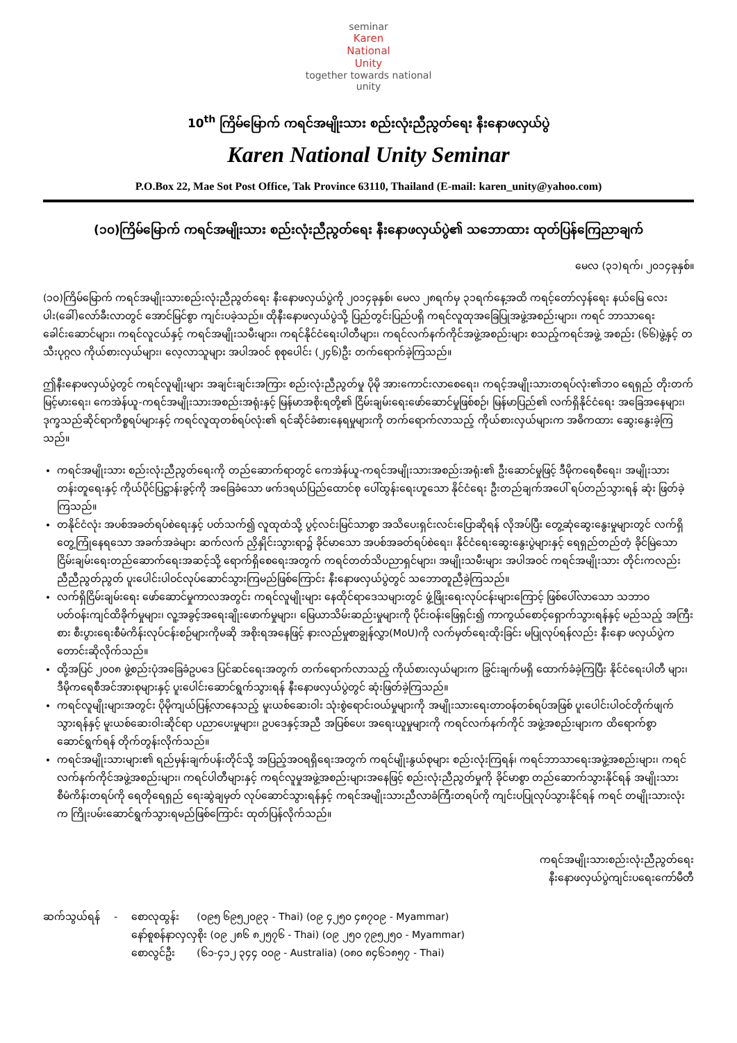seminar
Karen
National
Unity
together towards national unity
10<sup>th</sup> ကြိမ်မြောက် ကရင်အမျိုးသား စည်းလုံးညီညွတ်ရေး နီးနောဖလှယ်ပွဲ
Karen National Unity Seminar
P.O.Box 22, Mae Sot Post Office, Tak Province 63110, Thailand (E-mail: karen_unity@yahoo.com)
(၁၀)ကြိမ်မြောက် ကရင်အမျိုးသား စည်းလုံးညီညွတ်ရေး နီးနောဖလှယ်ပွဲ၏ သဘောထား ထုတ်ပြန်ကြေညာချက်
မေလ (၃၁)ရက်၊ ၂၀၁၄ခုနှစ်။
(၁၀)ကြိမ်မြောက် ကရင်အမျိုးသားစည်းလုံးညီညွတ်ရေး နီးနောဖလှယ်ပွဲကို ၂၀၁၄ခုနှစ်၊ မေလ ၂၈ရက်မှ ၃၁ရက်နေ့အထိ ကရင့်တော်လှန်ရေး နယ်မြေ လေးပါး(ခေါ်)လော်ခီးလာတွင် အောင်မြင်စွာ ကျင်းပခဲ့သည်။ ထိုနီးနောဖလှယ်ပွဲသို့ ပြည်တွင်းပြည်ပရှိ ကရင်လူထုအခြေပြုအဖွဲ့အစည်းများ၊ ကရင် ဘာသာရေးခေါင်းဆောင်များ၊ ကရင်လူငယ်နှင့် ကရင်အမျိုးသမီးများ၊ ကရင်နိုင်ငံရေးပါတီများ၊ ကရင်လက်နက်ကိုင်အဖွဲ့အစည်းများ စသည့်ကရင်အဖွဲ့ အစည်း (၆၆)ဖွဲ့နှင့် တသီးပုဂ္ဂလ ကိုယ်စားလှယ်များ၊ လေ့လာသူများ အပါအဝင် စုစုပေါင်း (၂၄၆)ဦး တက်ရောက်ခဲ့ကြသည်။
ဤနီးနောဖလှယ်ပွဲတွင် ကရင်လူမျိုးများ အချင်းချင်းအကြား စည်းလုံးညီညွတ်မှု ပိုမို အားကောင်းလာစေရေး၊ ကရင့်အမျိုးသားတရပ်လုံး၏ဘဝ ရေရှည် တိုးတက်မြင့်မားရေး၊ ကေအဲန်ယူ-ကရင်အမျိုးသားအစည်းအရုံးနှင့် မြန်မာအစိုးရတို့၏ ငြိမ်းချမ်းရေးဖော်ဆောင်မှုဖြစ်စဉ်၊ မြန်မာပြည်၏ လက်ရှိနိုင်ငံရေး အခြေအနေများ၊ ဒုက္ခသည်ဆိုင်ရာကိစ္စရပ်များနှင့် ကရင်လူထုတစ်ရပ်လုံး၏ ရင်ဆိုင်ခံစားနေရမှုများကို တက်ရောက်လာသည့် ကိုယ်စားလှယ်များက အဓိကထား ဆွေးနွေးခဲ့ကြသည်။
ကရင်အမျိုးသား စည်းလုံးညီညွတ်ရေးကို တည်ဆောက်ရာတွင် ကေအဲန်ယူ-ကရင်အမျိုးသားအစည်းအရုံး၏ ဦးဆောင်မှုဖြင့် ဒီမိုကရေစီရေး၊ အမျိုးသား တန်းတူရေးနှင့် ကိုယ်ပိုင်ပြဋ္ဌာန်းခွင့်ကို အခြေခံသော ဖက်ဒရယ်ပြည်ထောင်စု ပေါ်ထွန်းရေးဟူသော နိုင်ငံရေး ဦးတည်ချက်အပေါ် ရပ်တည်သွားရန် ဆုံး ဖြတ်ခဲ့ကြသည်။
တနိုင်ငံလုံး အပစ်အခတ်ရပ်စဲရေးနှင့် ပတ်သက်၍ လူထုထံသို့ ပွင့်လင်းမြင်သာစွာ အသိပေးရှင်းလင်းပြောဆိုရန် လိုအပ်ပြီး တွေ့ဆုံဆွေးနွေးမှုများတွင် လက်ရှိတွေ့ကြုံနေရသော အခက်အခဲများ ဆက်လက် ညှိနှိုင်းသွားရာ၌ ခိုင်မာသော အပစ်အခတ်ရပ်စဲရေး၊ နိုင်ငံရေးဆွေးနွေးပွဲများနှင့် ရေရှည်တည်တံ့ ခိုင်မြဲသော ငြိမ်းချမ်းရေးတည်ဆောက်ရေးအဆင့်သို့ ရောက်ရှိစေရေးအတွက် ကရင်တတ်သိပညာရှင်များ၊ အမျိုးသမီးများ အပါအဝင် ကရင်အမျိုးသား တိုင်းကလည်း ညီညီညွတ်ညွတ် ပူးပေါင်းပါဝင်လုပ်ဆောင်သွားကြမည်ဖြစ်ကြောင်း နီးနောဖလှယ်ပွဲတွင် သဘောတူညီခဲ့ကြသည်။
လက်ရှိငြိမ်းချမ်းရေး ဖော်ဆောင်မှုကာလအတွင်း ကရင်လူမျိုးများ နေထိုင်ရာဒေသများတွင် ဖွံ့ဖြိုးရေးလုပ်ငန်းများကြောင့် ဖြစ်ပေါ်လာသော သဘာဝ ပတ်ဝန်းကျင်ထိခိုက်မှုများ၊ လူ့အခွင့်အရေးချိုးဖောက်မှုများ၊ မြေယာသိမ်းဆည်းမှုများကို ပိုင်းဝန်းဖြေရှင်း၍ ကာကွယ်စောင့်ရှောက်သွားရန်နှင့် မည်သည့် အကြီးစား စီးပွားရေးစီမံကိန်းလုပ်ငန်းစဉ်များကိုမဆို အစိုးရအနေဖြင့် နားလည်မှုစာချွန်လွှာ(MoU)ကို လက်မှတ်ရေးထိုးခြင်း မပြုလုပ်ရန်လည်း နီးနော ဖလှယ်ပွဲက တောင်းဆိုလိုက်သည်။
ထို့အပြင် ၂၀၀၈ ဖွဲ့စည်းပုံအခြေခံဥပဒေ ပြင်ဆင်ရေးအတွက် တက်ရောက်လာသည့် ကိုယ်စားလှယ်များက ခြွင်းချက်မရှိ ထောက်ခံခဲ့ကြပြီး နိုင်ငံရေးပါတီ များ၊ ဒီမိုကရေစီအင်အားစုများနှင့် ပူးပေါင်းဆောင်ရွက်သွားရန် နီးနောဖလှယ်ပွဲတွင် ဆုံးဖြတ်ခဲ့ကြသည်။
ကရင်လူမျိုးများအတွင်း ပိုမိုကျယ်ပြန့်လာနေသည့် မူးယစ်ဆေးဝါး သုံးစွဲရောင်းဝယ်မှုများကို အမျိုးသားရေးတာဝန်တစ်ရပ်အဖြစ် ပူးပေါင်းပါဝင်တိုက်ဖျက် သွားရန်နှင့် မူးယစ်ဆေးဝါးဆိုင်ရာ ပညာပေးမှုများ၊ ဥပဒေနှင့်အညီ အပြစ်ပေး အရေးယူမှုများကို ကရင်လက်နက်ကိုင် အဖွဲ့အစည်းများက ထိရောက်စွာ ဆောင်ရွက်ရန် တိုက်တွန်းလိုက်သည်။
ကရင်အမျိုးသားများ၏ ရည်မှန်းချက်ပန်းတိုင်သို့ အပြည့်အဝရရှိရေးအတွက် ကရင်မျိုးနွယ်စုများ စည်းလုံးကြရန်၊ ကရင်ဘာသာရေးအဖွဲ့အစည်းများ၊ ကရင်လက်နက်ကိုင်အဖွဲ့အစည်းများ၊ ကရင်ပါတီများနှင့် ကရင်လူမှုအဖွဲ့အစည်းများအနေဖြင့် စည်းလုံးညီညွတ်မှုကို ခိုင်မာစွာ တည်ဆောက်သွားနိုင်ရန် အမျိုးသားစီမံကိန်းတရပ်ကို ရေတိုရေရှည် ရေးဆွဲချမှတ် လုပ်ဆောင်သွားရန်နှင့် ကရင်အမျိုးသားညီလာခံကြီးတရပ်ကို ကျင်းပပြုလုပ်သွားနိုင်ရန် ကရင် တမျိုးသားလုံးက ကြိုးပမ်းဆောင်ရွက်သွားရမည်ဖြစ်ကြောင်း ထုတ်ပြန်လိုက်သည်။
ကရင်အမျိုးသားစည်းလုံးညီညွတ်ရေး
နီးနောဖလှယ်ပွဲကျင်းပရေးကော်မီတီ
| ဆက်သွယ်ရန် | - | စောလုထွန်း | (၀၉၅ ၆၉၅၂၀၉၃ - Thai) (၀၉ ၄၂၅၀ ၄၈၇၀၉ - Myammar) |
| | | နော်စူစန်နာလှလှစိုး (၀၉ ၂၈၆ ၈၂၅၇၆ - Thai) (၀၉ ၂၅၀ ၇၉၅၂၅၀ - Myammar) | |
| | | စောလွင်ဦး | (၆၁-၄၁၂ ၃၄၄ ၀၀၉ - Australia) (၀၈၀ ၈၄၆၁၈၅၇ - Thai) |